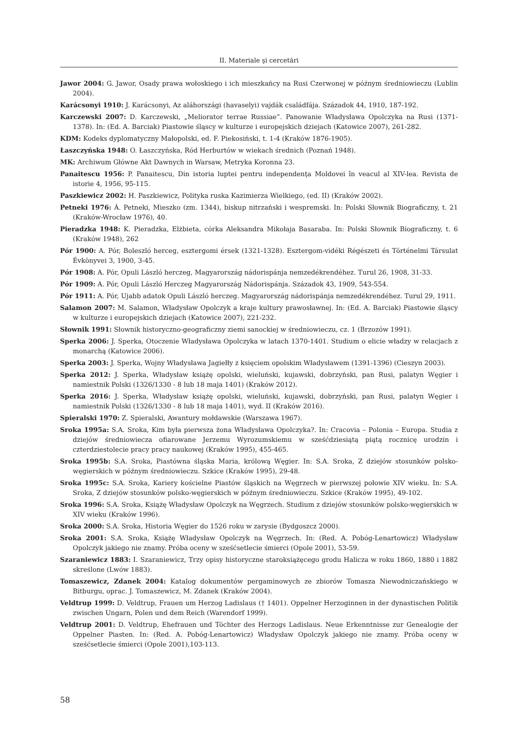II. Materiale şi cercetări
Jawor 2004: G. Jawor, Osady prawa wołoskiego i ich mieszkańcy na Rusi Czerwonej w późnym średniowieczu (Lublin 2004).
Karácsonyi 1910: J. Karácsonyi, Az aláhországi (havaselyi) vajdák családfája. Századok 44, 1910, 187-192.
Karczewski 2007: D. Karczewski, „Meliorator terrae Russiae”. Panowanie Władysława Opolczyka na Rusi (1371-1378). In: (Ed. A. Barciak) Piastowie śląscy w kulturze i europejskich dziejach (Katowice 2007), 261-282.
KDM: Kodeks dyplomatyczny Małopolski, ed. F. Piekosiński, t. 1-4 (Kraków 1876-1905).
Łaszczyńska 1948: O. Łaszczyńska, Ród Herburtów w wiekach średnich (Poznań 1948).
MK: Archiwum Główne Akt Dawnych in Warsaw, Metryka Koronna 23.
Panaitescu 1956: P. Panaitescu, Din istoria luptei pentru independenţa Moldovei în veacul al XIV-lea. Revista de istorie 4, 1956, 95-115.
Paszkiewicz 2002: H. Paszkiewicz, Polityka ruska Kazimierza Wielkiego, (ed. II) (Kraków 2002).
Petneki 1976: Á. Petneki, Mieszko (zm. 1344), biskup nitrzański i wespremski. In: Polski Słownik Biograficzny, t. 21 (Kraków-Wrocław 1976), 40.
Pieradzka 1948: K. Pieradzka, Elżbieta, córka Aleksandra Mikołaja Basaraba. In: Polski Słownik Biograficzny, t. 6 (Kraków 1948), 262
Pór 1900: A. Pór, Boleszló herceg, esztergomi érsek (1321-1328). Esztergom-vidéki Régészeti és Történelmi Társulat Évkönyvei 3, 1900, 3-45.
Pór 1908: A. Pór, Opuli László herczeg, Magyarország nádorispánja nemzedékrendéhez. Turul 26, 1908, 31-33.
Pór 1909: A. Pór, Opuli László Herczeg Magyarország Nádorispánja. Századok 43, 1909, 543-554.
Pór 1911: A. Pór, Ujabb adatok Opuli László herczeg. Magyarország nádorispánja nemzedékrendéhez. Turul 29, 1911.
Salamon 2007: M. Salamon, Władysław Opolczyk a kraje kultury prawosławnej. In: (Ed. A. Barciak) Piastowie śląscy w kulturze i europejskich dziejach (Katowice 2007), 221-232.
Słownik 1991: Słownik historyczno-geograficzny ziemi sanockiej w średniowieczu, cz. 1 (Brzozów 1991).
Sperka 2006: J. Sperka, Otoczenie Władysława Opolczyka w latach 1370-1401. Studium o elicie władzy w relacjach z monarchą (Katowice 2006).
Sperka 2003: J. Sperka, Wojny Władysława Jagiełły z księciem opolskim Władysławem (1391-1396) (Cieszyn 2003).
Sperka 2012: J. Sperka, Władysław książę opolski, wieluński, kujawski, dobrzyński, pan Rusi, palatyn Węgier i namiestnik Polski (1326/1330 - 8 lub 18 maja 1401) (Kraków 2012).
Sperka 2016: J. Sperka, Władysław książę opolski, wieluński, kujawski, dobrzyński, pan Rusi, palatyn Węgier i namiestnik Polski (1326/1330 - 8 lub 18 maja 1401), wyd. II (Kraków 2016).
Spieralski 1970: Z. Spieralski, Awantury mołdawskie (Warszawa 1967).
Sroka 1995a: S.A. Sroka, Kim była pierwsza żona Władysława Opolczyka?. In: Cracovia – Polonia – Europa. Studia z dziejów średniowiecza ofiarowane Jerzemu Wyrozumskiemu w sześćdziesiątą piątą rocznicę urodzin i czterdziestolecie pracy pracy naukowej (Kraków 1995), 455-465.
Sroka 1995b: S.A. Sroka, Piastówna śląska Maria, królową Węgier. In: S.A. Sroka, Z dziejów stosunków polsko-węgierskich w późnym średniowieczu. Szkice (Kraków 1995), 29-48.
Sroka 1995c: S.A. Sroka, Kariery kościelne Piastów śląskich na Węgrzech w pierwszej połowie XIV wieku. In: S.A. Sroka, Z dziejów stosunków polsko-węgierskich w późnym średniowieczu. Szkice (Kraków 1995), 49-102.
Sroka 1996: S.A. Sroka, Książę Władysław Opolczyk na Węgrzech. Studium z dziejów stosunków polsko-węgierskich w XIV wieku (Kraków 1996).
Sroka 2000: S.A. Sroka, Historia Węgier do 1526 roku w zarysie (Bydgoszcz 2000).
Sroka 2001: S.A. Sroka, Książę Władysław Opolczyk na Węgrzech. In: (Red. A. Pobóg-Lenartowicz) Władysław Opolczyk jakiego nie znamy. Próba oceny w sześćsetlecie śmierci (Opole 2001), 53-59.
Szaraniewicz 1883: I. Szaraniewicz, Trzy opisy historyczne staroksiążęcego grodu Halicza w roku 1860, 1880 i 1882 skreślone (Lwów 1883).
Tomaszewicz, Zdanek 2004: Katalog dokumentów pergaminowych ze zbiorów Tomasza Niewodniczańskiego w Bitburgu, oprac. J. Tomaszewicz, M. Zdanek (Kraków 2004).
Veldtrup 1999: D. Veldtrup, Frauen um Herzog Ladislaus († 1401). Oppelner Herzoginnen in der dynastischen Politik zwischen Ungarn, Polen und dem Reich (Warendorf 1999).
Veldtrup 2001: D. Veldtrup, Ehefrauen und Töchter des Herzogs Ladislaus. Neue Erkenntnisse zur Genealogie der Oppelner Piasten. In: (Red. A. Pobóg-Lenartowicz) Władysław Opolczyk jakiego nie znamy. Próba oceny w sześćsetlecie śmierci (Opole 2001),103-113.
58